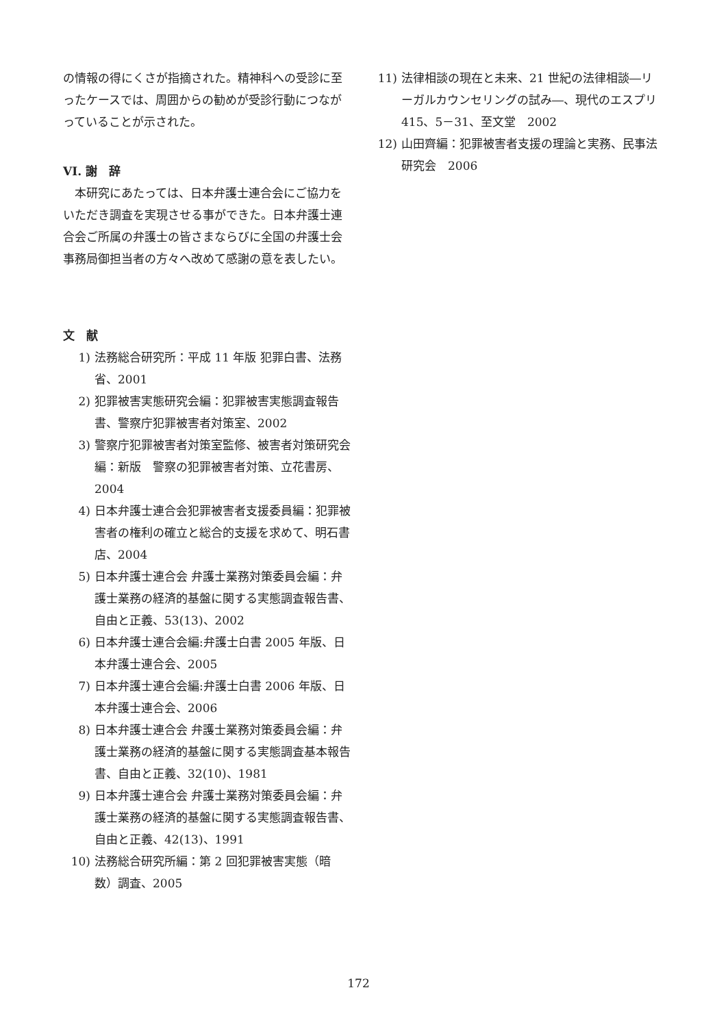の情報の得にくさが指摘された。精神科への受診に至ったケースでは、周囲からの勧めが受診行動につながっていることが示された。
VI. 謝　辞
　本研究にあたっては、日本弁護士連合会にご協力をいただき調査を実現させる事ができた。日本弁護士連合会ご所属の弁護士の皆さまならびに全国の弁護士会事務局御担当者の方々へ改めて感謝の意を表したい。
文　献
1) 法務総合研究所：平成 11 年版 犯罪白書、法務省、2001
2) 犯罪被害実態研究会編：犯罪被害実態調査報告書、警察庁犯罪被害者対策室、2002
3) 警察庁犯罪被害者対策室監修、被害者対策研究会編：新版　警察の犯罪被害者対策、立花書房、2004
4) 日本弁護士連合会犯罪被害者支援委員編：犯罪被害者の権利の確立と総合的支援を求めて、明石書店、2004
5) 日本弁護士連合会 弁護士業務対策委員会編：弁護士業務の経済的基盤に関する実態調査報告書、自由と正義、53(13)、2002
6) 日本弁護士連合会編:弁護士白書 2005 年版、日本弁護士連合会、2005
7) 日本弁護士連合会編:弁護士白書 2006 年版、日本弁護士連合会、2006
8) 日本弁護士連合会 弁護士業務対策委員会編：弁護士業務の経済的基盤に関する実態調査基本報告書、自由と正義、32(10)、1981
9) 日本弁護士連合会 弁護士業務対策委員会編：弁護士業務の経済的基盤に関する実態調査報告書、自由と正義、42(13)、1991
10) 法務総合研究所編：第 2 回犯罪被害実態（暗数）調査、2005
11) 法律相談の現在と未来、21 世紀の法律相談―リーガルカウンセリングの試み―、現代のエスプリ 415、5－31、至文堂　2002
12) 山田齊編：犯罪被害者支援の理論と実務、民事法研究会　2006
172